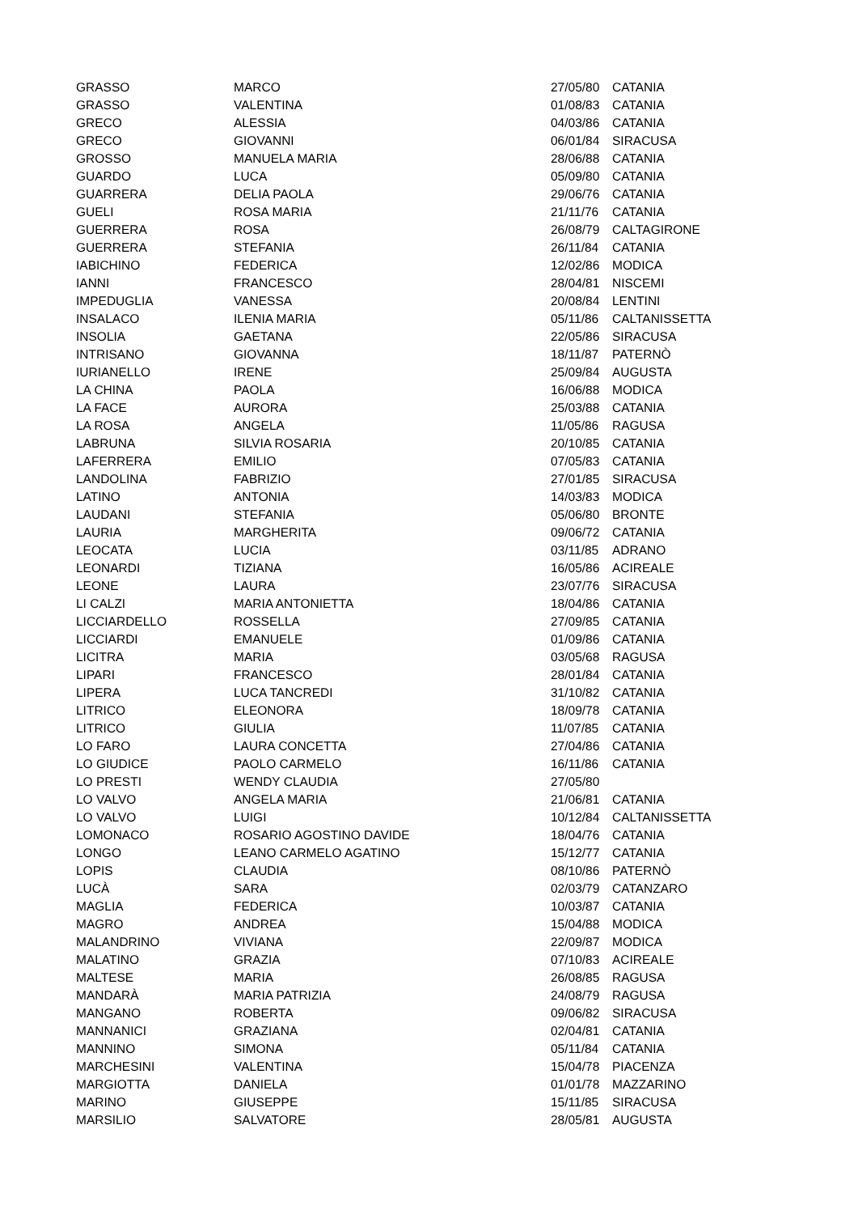| GRASSO | MARCO | 27/05/80 | CATANIA |
| GRASSO | VALENTINA | 01/08/83 | CATANIA |
| GRECO | ALESSIA | 04/03/86 | CATANIA |
| GRECO | GIOVANNI | 06/01/84 | SIRACUSA |
| GROSSO | MANUELA MARIA | 28/06/88 | CATANIA |
| GUARDO | LUCA | 05/09/80 | CATANIA |
| GUARRERA | DELIA PAOLA | 29/06/76 | CATANIA |
| GUELI | ROSA MARIA | 21/11/76 | CATANIA |
| GUERRERA | ROSA | 26/08/79 | CALTAGIRONE |
| GUERRERA | STEFANIA | 26/11/84 | CATANIA |
| IABICHINO | FEDERICA | 12/02/86 | MODICA |
| IANNI | FRANCESCO | 28/04/81 | NISCEMI |
| IMPEDUGLIA | VANESSA | 20/08/84 | LENTINI |
| INSALACO | ILENIA MARIA | 05/11/86 | CALTANISSETTA |
| INSOLIA | GAETANA | 22/05/86 | SIRACUSA |
| INTRISANO | GIOVANNA | 18/11/87 | PATERNÒ |
| IURIANELLO | IRENE | 25/09/84 | AUGUSTA |
| LA CHINA | PAOLA | 16/06/88 | MODICA |
| LA FACE | AURORA | 25/03/88 | CATANIA |
| LA ROSA | ANGELA | 11/05/86 | RAGUSA |
| LABRUNA | SILVIA ROSARIA | 20/10/85 | CATANIA |
| LAFERRERA | EMILIO | 07/05/83 | CATANIA |
| LANDOLINA | FABRIZIO | 27/01/85 | SIRACUSA |
| LATINO | ANTONIA | 14/03/83 | MODICA |
| LAUDANI | STEFANIA | 05/06/80 | BRONTE |
| LAURIA | MARGHERITA | 09/06/72 | CATANIA |
| LEOCATA | LUCIA | 03/11/85 | ADRANO |
| LEONARDI | TIZIANA | 16/05/86 | ACIREALE |
| LEONE | LAURA | 23/07/76 | SIRACUSA |
| LI CALZI | MARIA ANTONIETTA | 18/04/86 | CATANIA |
| LICCIARDELLO | ROSSELLA | 27/09/85 | CATANIA |
| LICCIARDI | EMANUELE | 01/09/86 | CATANIA |
| LICITRA | MARIA | 03/05/68 | RAGUSA |
| LIPARI | FRANCESCO | 28/01/84 | CATANIA |
| LIPERA | LUCA TANCREDI | 31/10/82 | CATANIA |
| LITRICO | ELEONORA | 18/09/78 | CATANIA |
| LITRICO | GIULIA | 11/07/85 | CATANIA |
| LO FARO | LAURA CONCETTA | 27/04/86 | CATANIA |
| LO GIUDICE | PAOLO CARMELO | 16/11/86 | CATANIA |
| LO PRESTI | WENDY CLAUDIA | 27/05/80 | |
| LO VALVO | ANGELA MARIA | 21/06/81 | CATANIA |
| LO VALVO | LUIGI | 10/12/84 | CALTANISSETTA |
| LOMONACO | ROSARIO AGOSTINO DAVIDE | 18/04/76 | CATANIA |
| LONGO | LEANO CARMELO AGATINO | 15/12/77 | CATANIA |
| LOPIS | CLAUDIA | 08/10/86 | PATERNÒ |
| LUCÀ | SARA | 02/03/79 | CATANZARO |
| MAGLIA | FEDERICA | 10/03/87 | CATANIA |
| MAGRO | ANDREA | 15/04/88 | MODICA |
| MALANDRINO | VIVIANA | 22/09/87 | MODICA |
| MALATINO | GRAZIA | 07/10/83 | ACIREALE |
| MALTESE | MARIA | 26/08/85 | RAGUSA |
| MANDARÀ | MARIA PATRIZIA | 24/08/79 | RAGUSA |
| MANGANO | ROBERTA | 09/06/82 | SIRACUSA |
| MANNANICI | GRAZIANA | 02/04/81 | CATANIA |
| MANNINO | SIMONA | 05/11/84 | CATANIA |
| MARCHESINI | VALENTINA | 15/04/78 | PIACENZA |
| MARGIOTTA | DANIELA | 01/01/78 | MAZZARINO |
| MARINO | GIUSEPPE | 15/11/85 | SIRACUSA |
| MARSILIO | SALVATORE | 28/05/81 | AUGUSTA |